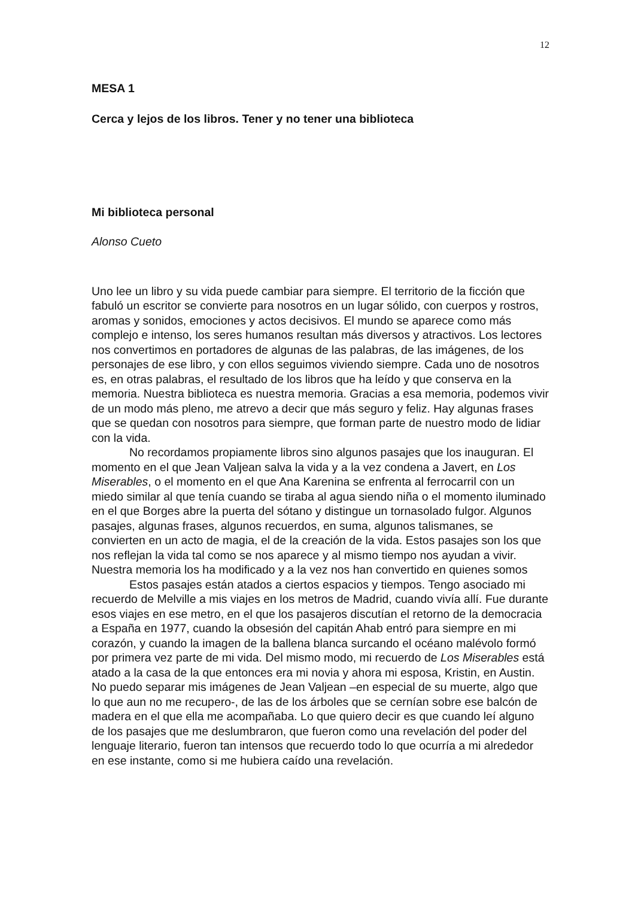12
MESA 1
Cerca y lejos de los libros. Tener y no tener una biblioteca
Mi biblioteca personal
Alonso Cueto
Uno lee un libro y su vida puede cambiar para siempre. El territorio de la ficción que fabuló un escritor se convierte para nosotros en un lugar sólido, con cuerpos y rostros, aromas y sonidos, emociones y actos decisivos. El mundo se aparece como más complejo e intenso, los seres humanos resultan más diversos y atractivos. Los lectores nos convertimos en portadores de algunas de las palabras, de las imágenes, de los personajes de ese libro, y con ellos seguimos viviendo siempre. Cada uno de nosotros es, en otras palabras, el resultado de los libros que ha leído y que conserva en la memoria. Nuestra biblioteca es nuestra memoria. Gracias a esa memoria, podemos vivir de un modo más pleno, me atrevo a decir que más seguro y feliz. Hay algunas frases que se quedan con nosotros para siempre, que forman parte de nuestro modo de lidiar con la vida.
No recordamos propiamente libros sino algunos pasajes que los inauguran. El momento en el que Jean Valjean salva la vida y a la vez condena a Javert, en Los Miserables, o el momento en el que Ana Karenina se enfrenta al ferrocarril con un miedo similar al que tenía cuando se tiraba al agua siendo niña o el momento iluminado en el que Borges abre la puerta del sótano y distingue un tornasolado fulgor. Algunos pasajes, algunas frases, algunos recuerdos, en suma, algunos talismanes, se convierten en un acto de magia, el de la creación de la vida. Estos pasajes son los que nos reflejan la vida tal como se nos aparece y al mismo tiempo nos ayudan a vivir. Nuestra memoria los ha modificado y a la vez nos han convertido en quienes somos
Estos pasajes están atados a ciertos espacios y tiempos. Tengo asociado mi recuerdo de Melville a mis viajes en los metros de Madrid, cuando vivía allí. Fue durante esos viajes en ese metro, en el que los pasajeros discutían el retorno de la democracia a España en 1977, cuando la obsesión del capitán Ahab entró para siempre en mi corazón, y cuando la imagen de la ballena blanca surcando el océano malévolo formó por primera vez parte de mi vida. Del mismo modo, mi recuerdo de Los Miserables está atado a la casa de la que entonces era mi novia y ahora mi esposa, Kristin, en Austin. No puedo separar mis imágenes de Jean Valjean –en especial de su muerte, algo que lo que aun no me recupero-, de las de los árboles que se cernían sobre ese balcón de madera en el que ella me acompañaba. Lo que quiero decir es que cuando leí alguno de los pasajes que me deslumbraron, que fueron como una revelación del poder del lenguaje literario, fueron tan intensos que recuerdo todo lo que ocurría a mi alrededor en ese instante, como si me hubiera caído una revelación.